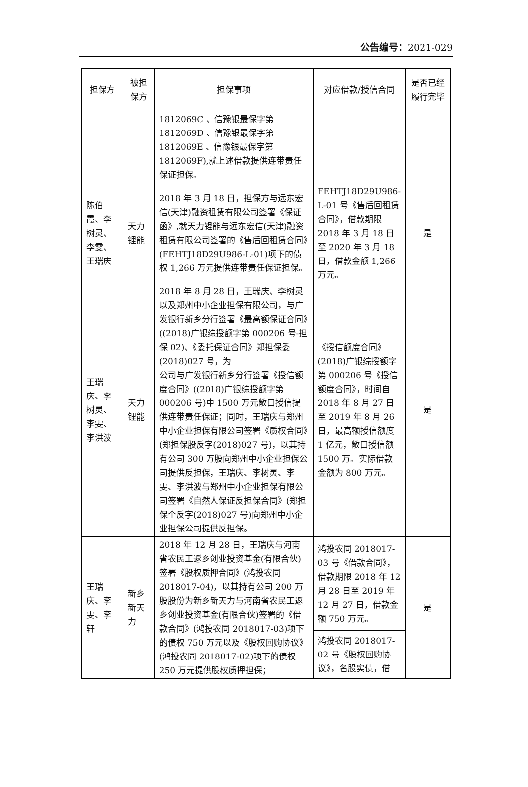公告编号：2021-029
| 担保方 | 被担保方 | 担保事项 | 对应借款/授信合同 | 是否已经履行完毕 |
| --- | --- | --- | --- | --- |
| | | 1812069C 、信豫银最保字第1812069D 、信豫银最保字第1812069E 、信豫银最保字第1812069F),就上述借款提供连带责任保证担保。 | | |
| 陈伯霞、李树灵、李雯、王瑞庆 | 天力锂能 | 2018 年 3 月 18 日，担保方与远东宏信(天津)融资租赁有限公司签署《保证函》,就天力锂能与远东宏信(天津)融资租赁有限公司签署的《售后回租赁合同》(FEHTJ18D29U986-L-01)项下的债权 1,266 万元提供连带责任保证担保。 | FEHTJ18D29U986-L-01 号《售后回租赁合同》，借款期限 2018 年 3 月 18 日至 2020 年 3 月 18 日，借款金额 1,266 万元。 | 是 |
| 王瑞庆、李树灵、李雯、李洪波 | 天力锂能 | 2018 年 8 月 28 日，王瑞庆、李树灵以及郑州中小企业担保有限公司，与广发银行新乡分行签署《最高额保证合同》((2018)广银综授额字第 000206 号-担保 02)、《委托保证合同》郑担保委(2018)027 号，为 公司与广发银行新乡分行签署《授信额度合同》((2018)广银综授额字第 000206 号)中 1500 万元敞口授信提供连带责任保证；同时，王瑞庆与郑州中小企业担保有限公司签署《质权合同》(郑担保股反字(2018)027 号)，以其持有公司 300 万股向郑州中小企业担保公司提供反担保，王瑞庆、李树灵、李雯、李洪波与郑州中小企业担保有限公司签署《自然人保证反担保合同》(郑担保个反字(2018)027 号)向郑州中小企业担保公司提供反担保。 | 《授信额度合同》(2018)广银综授额字第 000206 号《授信额度合同》，时间自 2018 年 8 月 27 日至 2019 年 8 月 26 日，最高额授信额度 1 亿元，敞口授信额 1500 万。实际借款金额为 800 万元。 | 是 |
| 王瑞庆、李雯、李轩 | 新乡新天力 | 2018 年 12 月 28 日，王瑞庆与河南省农民工返乡创业投资基金(有限合伙)签署《股权质押合同》(鸿投农同 2018017-04)，以其持有公司 200 万股股份为新乡新天力与河南省农民工返乡创业投资基金(有限合伙)签署的《借款合同》(鸿投农同 2018017-03)项下的债权 750 万元以及《股权回购协议》(鸿投农同 2018017-02)项下的债权 250 万元提供股权质押担保； | 鸿投农同 2018017-03 号《借款合同》，借款期限 2018 年 12 月 28 日至 2019 年 12 月 27 日，借款金额 750 万元。 | 是 |
| | | | 鸿投农同 2018017-02 号《股权回购协议》，名股实债，借 | |